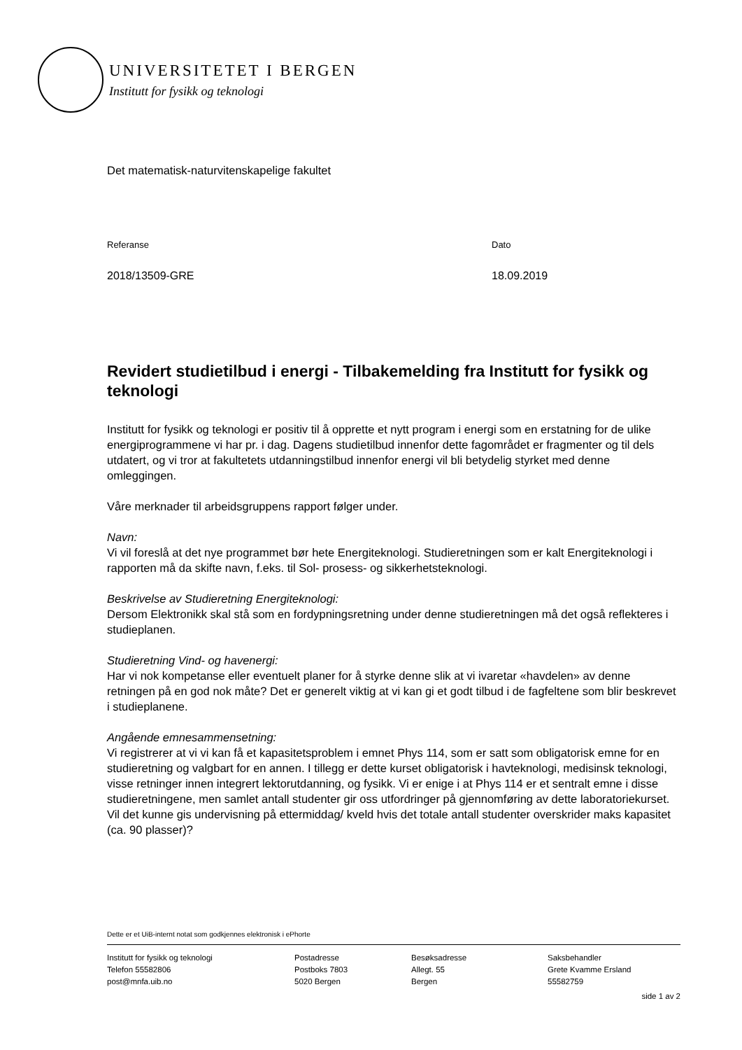UNIVERSITETET I BERGEN
Institutt for fysikk og teknologi
Det matematisk-naturvitenskapelige fakultet
Referanse
2018/13509-GRE
Dato
18.09.2019
Revidert studietilbud i energi - Tilbakemelding fra Institutt for fysikk og teknologi
Institutt for fysikk og teknologi er positiv til å opprette et nytt program i energi som en erstatning for de ulike energiprogrammene vi har pr. i dag. Dagens studietilbud innenfor dette fagområdet er fragmenter og til dels utdatert, og vi tror at fakultetets utdanningstilbud innenfor energi vil bli betydelig styrket med denne omleggingen.
Våre merknader til arbeidsgruppens rapport følger under.
Navn:
Vi vil foreslå at det nye programmet bør hete Energiteknologi. Studieretningen som er kalt Energiteknologi i rapporten må da skifte navn, f.eks. til Sol- prosess- og sikkerhetsteknologi.
Beskrivelse av Studieretning Energiteknologi:
Dersom Elektronikk skal stå som en fordypningsretning under denne studieretningen må det også reflekteres i studieplanen.
Studieretning Vind- og havenergi:
Har vi nok kompetanse eller eventuelt planer for å styrke denne slik at vi ivaretar «havdelen» av denne retningen på en god nok måte? Det er generelt viktig at vi kan gi et godt tilbud i de fagfeltene som blir beskrevet i studieplanene.
Angående emnesammensetning:
Vi registrerer at vi vi kan få et kapasitetsproblem i emnet Phys 114, som er satt som obligatorisk emne for en studieretning og valgbart for en annen. I tillegg er dette kurset obligatorisk i havteknologi, medisinsk teknologi, visse retninger innen integrert lektorutdanning, og fysikk. Vi er enige i at Phys 114 er et sentralt emne i disse studieretningene, men samlet antall studenter gir oss utfordringer på gjennomføring av dette laboratoriekurset. Vil det kunne gis undervisning på ettermiddag/ kveld hvis det totale antall studenter overskrider maks kapasitet (ca. 90 plasser)?
Dette er et UiB-internt notat som godkjennes elektronisk i ePhorte
Institutt for fysikk og teknologi
Telefon 55582806
post@mnfa.uib.no
Postadresse
Postboks 7803
5020 Bergen
Besøksadresse
Allegt. 55
Bergen
Saksbehandler
Grete Kvamme Ersland
55582759
side 1 av 2